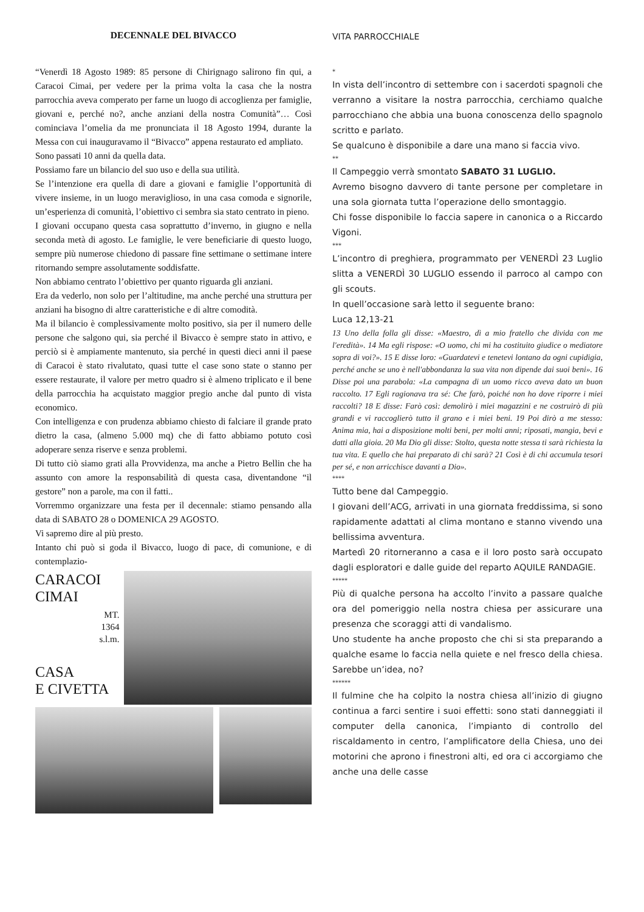DECENNALE DEL BIVACCO
“Venerdì 18 Agosto 1989: 85 persone di Chirignago salirono fin qui, a Caracoi Cimai, per vedere per la prima volta la casa che la nostra parrocchia aveva comperato per farne un luogo di accoglienza per famiglie, giovani e, perché no?, anche anziani della nostra Comunità”… Così cominciava l’omelia da me pronunciata il 18 Agosto 1994, durante la Messa con cui inauguravamo il “Bivacco” appena restaurato ed ampliato.
Sono passati 10 anni da quella data.
Possiamo fare un bilancio del suo uso e della sua utilità.
Se l’intenzione era quella di dare a giovani e famiglie l’opportunità di vivere insieme, in un luogo meraviglioso, in una casa comoda e signorile, un’esperienza di comunità, l’obiettivo ci sembra sia stato centrato in pieno.
I giovani occupano questa casa soprattutto d’inverno, in giugno e nella seconda metà di agosto. Le famiglie, le vere beneficiarie di questo luogo, sempre più numerose chiedono di passare fine settimane o settimane intere ritornando sempre assolutamente soddisfatte.
Non abbiamo centrato l’obiettivo per quanto riguarda gli anziani.
Era da vederlo, non solo per l’altitudine, ma anche perché una struttura per anziani ha bisogno di altre caratteristiche e di altre comodità.
Ma il bilancio è complessivamente molto positivo, sia per il numero delle persone che salgono qui, sia perché il Bivacco è sempre stato in attivo, e perciò si è ampiamente mantenuto, sia perché in questi dieci anni il paese di Caracoi è stato rivalutato, quasi tutte el case sono state o stanno per essere restaurate, il valore per metro quadro si è almeno triplicato e il bene della parrocchia ha acquistato maggior pregio anche dal punto di vista economico.
Con intelligenza e con prudenza abbiamo chiesto di falciare il grande prato dietro la casa, (almeno 5.000 mq) che di fatto abbiamo potuto così adoperare senza riserve e senza problemi.
Di tutto ciò siamo grati alla Provvidenza, ma anche a Pietro Bellin che ha assunto con amore la responsabilità di questa casa, diventandone “il gestore” non a parole, ma con il fatti..
Vorremmo organizzare una festa per il decennale: stiamo pensando alla data di SABATO 28 o DOMENICA 29 AGOSTO.
Vi sapremo dire al più presto.
Intanto chi può si goda il Bivacco, luogo di pace, di comunione, e di contemplazio-
CARACOI
CIMAI
MT.
1364
s.l.m.
CASA
E CIVETTA
VITA PARROCCHIALE
*
In vista dell’incontro di settembre con i sacerdoti spagnoli che verranno a visitare la nostra parrocchia, cerchiamo qualche parrocchiano che abbia una buona conoscenza dello spagnolo scritto e parlato.
Se qualcuno è disponibile a dare una mano si faccia vivo.
**
Il Campeggio verrà smontato SABATO 31 LUGLIO.
Avremo bisogno davvero di tante persone per completare in una sola giornata tutta l’operazione dello smontaggio.
Chi fosse disponibile lo faccia sapere in canonica o a Riccardo Vigoni.
***
L’incontro di preghiera, programmato per VENERDÌ 23 Luglio slitta a VENERDÌ 30 LUGLIO essendo il parroco al campo con gli scouts.
In quell’occasione sarà letto il seguente brano:
Luca 12,13-21
13 Uno della folla gli disse: «Maestro, dì a mio fratello che divida con me l'eredità». 14 Ma egli rispose: «O uomo, chi mi ha costituito giudice o mediatore sopra di voi?». 15 E disse loro: «Guardatevi e tenetevi lontano da ogni cupidigia, perché anche se uno è nell'abbondanza la sua vita non dipende dai suoi beni». 16 Disse poi una parabola: «La campagna di un uomo ricco aveva dato un buon raccolto. 17 Egli ragionava tra sé: Che farò, poiché non ho dove riporre i miei raccolti? 18 E disse: Farò così: demolirò i miei magazzini e ne costruirò di più grandi e vi raccoglierò tutto il grano e i miei beni. 19 Poi dirò a me stesso: Anima mia, hai a disposizione molti beni, per molti anni; riposati, mangia, bevi e datti alla gioia. 20 Ma Dio gli disse: Stolto, questa notte stessa ti sarà richiesta la tua vita. E quello che hai preparato di chi sarà? 21 Così è di chi accumula tesori per sé, e non arricchisce davanti a Dio».
****
Tutto bene dal Campeggio.
I giovani dell’ACG, arrivati in una giornata freddissima, si sono rapidamente adattati al clima montano e stanno vivendo una bellissima avventura.
Martedì 20 ritorneranno a casa e il loro posto sarà occupato dagli esploratori e dalle guide del reparto AQUILE RANDAGIE.
*****
Più di qualche persona ha accolto l’invito a passare qualche ora del pomeriggio nella nostra chiesa per assicurare una presenza che scoraggi atti di vandalismo.
Uno studente ha anche proposto che chi si sta preparando a qualche esame lo faccia nella quiete e nel fresco della chiesa. Sarebbe un’idea, no?
******
Il fulmine che ha colpito la nostra chiesa all’inizio di giugno continua a farci sentire i suoi effetti: sono stati danneggiati il computer della canonica, l’impianto di controllo del riscaldamento in centro, l’amplificatore della Chiesa, uno dei motorini che aprono i finestroni alti, ed ora ci accorgiamo che anche una delle casse